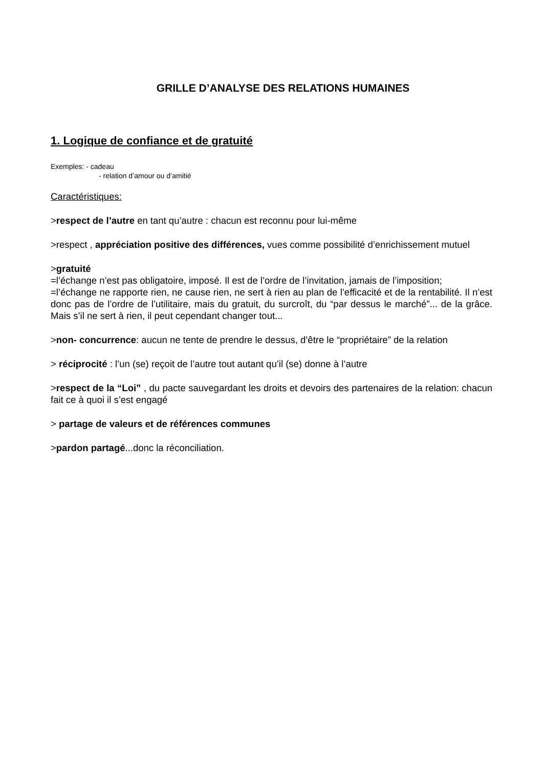GRILLE D’ANALYSE DES RELATIONS HUMAINES
1. Logique de confiance et de gratuité
Exemples: - cadeau
- relation d’amour ou d’amitié
Caractéristiques:
>respect de l’autre en tant qu’autre : chacun est reconnu pour lui-même
>respect , appréciation positive des différences, vues comme possibilité d’enrichissement mutuel
>gratuité
=l’échange n’est pas obligatoire, imposé. Il est de l’ordre de l’invitation, jamais de l’imposition;
=l’échange ne rapporte rien, ne cause rien, ne sert à rien au plan de l’efficacité et de la rentabilité. Il n’est donc pas de l’ordre de l’utilitaire, mais du gratuit, du surcroît, du “par dessus le marché”... de la grâce. Mais s’il ne sert à rien, il peut cependant changer tout...
>non- concurrence: aucun ne tente de prendre le dessus, d’être le “propriétaire” de la relation
> réciprocité : l’un (se) reçoit de l’autre tout autant qu’il (se) donne à l’autre
>respect de la “Loi” , du pacte sauvegardant les droits et devoirs des partenaires de la relation: chacun fait ce à quoi il s’est engagé
> partage de valeurs et de références communes
>pardon partagé...donc la réconciliation.